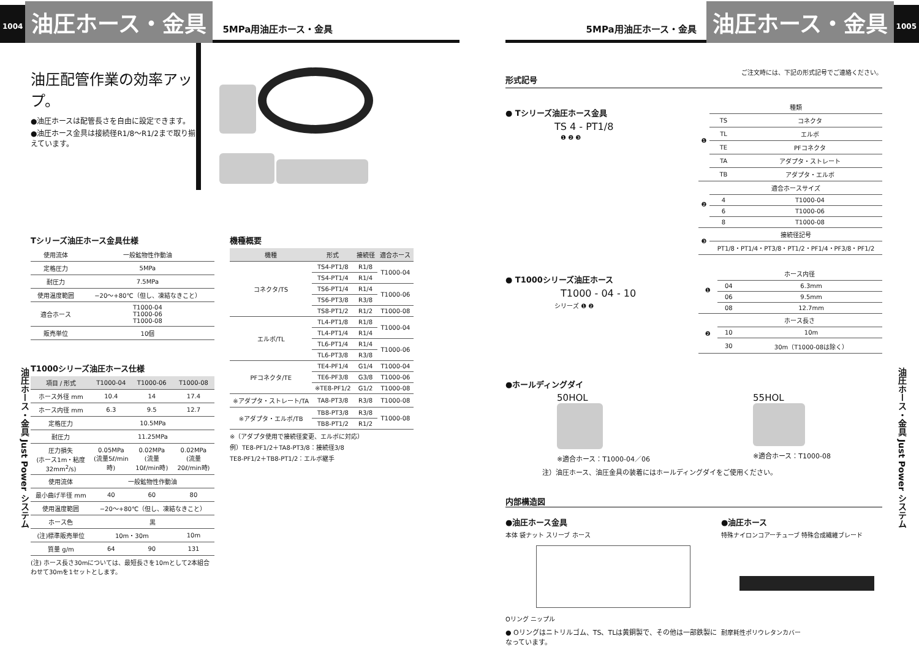1004
油圧ホース・金具
5MPa用油圧ホース・金具
油圧配管作業の効率アップ。
●油圧ホースは配管長さを自由に設定できます。
●油圧ホース金具は接続径R1/8～R1/2まで取り揃えています。
油圧ホース・金具 Just Power システム
Tシリーズ油圧ホース金具仕様
| 使用流体 | 一般鉱物性作動油 |
| 定格圧力 | 5MPa |
| 耐圧力 | 7.5MPa |
| 使用温度範囲 | −20～+80℃（但し、凍結なきこと） |
| 適合ホース | T1000-04 T1000-06 T1000-08 |
| 販売単位 | 10個 |
T1000シリーズ油圧ホース仕様
| 項目 / 形式 | T1000-04 | T1000-06 | T1000-08 |
| --- | --- | --- | --- |
| ホース外径 mm | 10.4 | 14 | 17.4 |
| ホース内径 mm | 6.3 | 9.5 | 12.7 |
| 定格圧力 | 10.5MPa | | |
| 耐圧力 | 11.25MPa | | |
| 圧力損失 (ホース1m・粘度32mm<sup>2</sup>/s) | 0.05MPa (流量5ℓ/min時) | 0.02MPa (流量10ℓ/min時) | 0.02MPa (流量20ℓ/min時) |
| 使用流体 | 一般鉱物性作動油 | | |
| 最小曲げ半径 mm | 40 | 60 | 80 |
| 使用温度範囲 | −20～+80℃（但し、凍結なきこと） | | |
| ホース色 | 黒 | | |
| (注)標準販売単位 | 10m・30m | | 10m |
| 質量 g/m | 64 | 90 | 131 |
(注) ホース長さ30mについては、最短長さを10mとして2本組合わせて30mを1セットとします。
機種概要
| 機種 | 形式 | 接続径 | 適合ホース |
| --- | --- | --- | --- |
| コネクタ/TS | TS4-PT1/8 | R1/8 | T1000-04 |
| | TS4-PT1/4 | R1/4 | |
| | TS6-PT1/4 | R1/4 | T1000-06 |
| | TS6-PT3/8 | R3/8 | |
| | TS8-PT1/2 | R1/2 | T1000-08 |
| エルボ/TL | TL4-PT1/8 | R1/8 | T1000-04 |
| | TL4-PT1/4 | R1/4 | |
| | TL6-PT1/4 | R1/4 | T1000-06 |
| | TL6-PT3/8 | R3/8 | |
| PFコネクタ/TE | TE4-PF1/4 | G1/4 | T1000-04 |
| | TE6-PF3/8 | G3/8 | T1000-06 |
| | ※TE8-PF1/2 | G1/2 | T1000-08 |
| ※アダプタ・ストレート/TA | TA8-PT3/8 | R3/8 | T1000-08 |
| ※アダプタ・エルボ/TB | TB8-PT3/8 | R3/8 | T1000-08 |
| | TB8-PT1/2 | R1/2 | |
※（アダプタ使用で接続径変更、エルボに対応）
例）TE8-PF1/2＋TA8-PT3/8：接続径3/8
TE8-PF1/2＋TB8-PT1/2：エルボ継手
5MPa用油圧ホース・金具
油圧ホース・金具
1005
油圧ホース・金具 Just Power システム
形式記号
ご注文時には、下記の形式記号でご連絡ください。
● Tシリーズ油圧ホース金具
TS 4 - PT1/8
❶ ❷ ❸
| ❶ | 種類 | |
| | TS | コネクタ |
| | TL | エルボ |
| | TE | PFコネクタ |
| | TA | アダプタ・ストレート |
| | TB | アダプタ・エルボ |
| ❷ | 適合ホースサイズ | |
| | 4 | T1000-04 |
| | 6 | T1000-06 |
| | 8 | T1000-08 |
| ❸ | 接続径記号 | |
| | PT1/8・PT1/4・PT3/8・PT1/2・PF1/4・PF3/8・PF1/2 | |
● T1000シリーズ油圧ホース
T1000 - 04 - 10
シリーズ ❶ ❷
| ❶ | ホース内径 | |
| | 04 | 6.3mm |
| | 06 | 9.5mm |
| | 08 | 12.7mm |
| ❷ | ホース長さ | |
| | 10 | 10m |
| | 30 | 30m（T1000-08は除く） |
●ホールディングダイ
50HOL
※適合ホース：T1000-04／06
55HOL
※適合ホース：T1000-08
注）油圧ホース、油圧金具の装着にはホールディングダイをご使用ください。
内部構造図
●油圧ホース金具
本体 袋ナット スリーブ ホース
Oリング ニップル
● Oリングはニトリルゴム、TS、TLは黄銅製で、その他は一部鉄製になっています。
●油圧ホース
特殊ナイロンコアーチューブ 特殊合成繊維ブレード
耐摩耗性ポリウレタンカバー